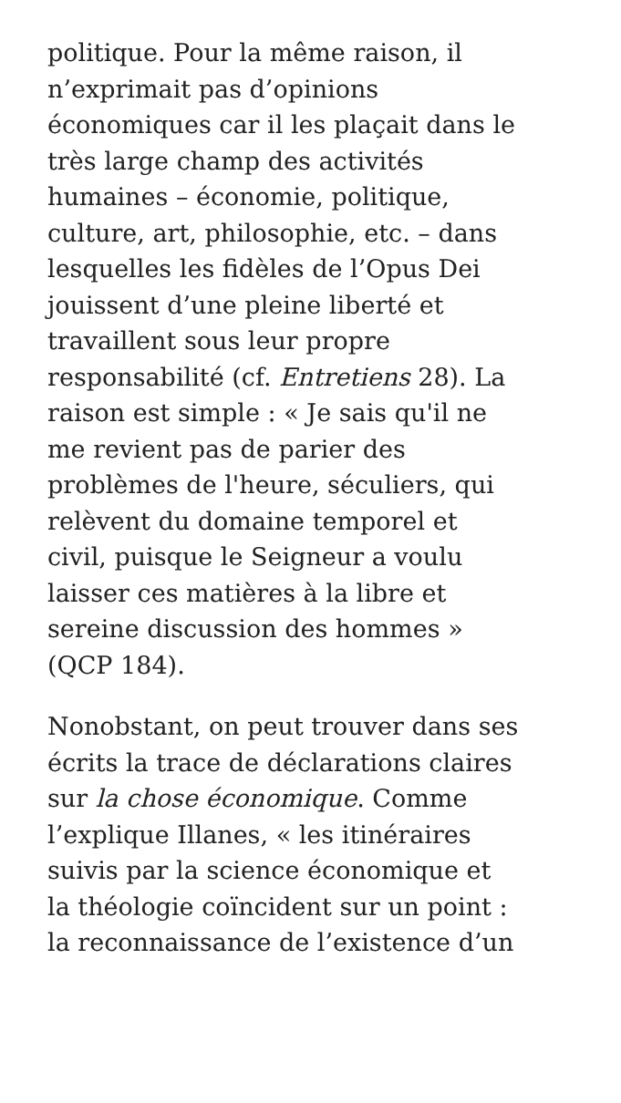politique. Pour la même raison, il
n’exprimait pas d’opinions
économiques car il les plaçait dans le
très large champ des activités
humaines – économie, politique,
culture, art, philosophie, etc. – dans
lesquelles les fidèles de l’Opus Dei
jouissent d’une pleine liberté et
travaillent sous leur propre
responsabilité (cf. Entretiens 28). La
raison est simple : « Je sais qu'il ne
me revient pas de parier des
problèmes de l'heure, séculiers, qui
relèvent du domaine temporel et
civil, puisque le Seigneur a voulu
laisser ces matières à la libre et
sereine discussion des hommes »
(QCP 184).
Nonobstant, on peut trouver dans ses
écrits la trace de déclarations claires
sur la chose économique. Comme
l’explique Illanes, « les itinéraires
suivis par la science économique et
la théologie coïncident sur un point :
la reconnaissance de l’existence d’un